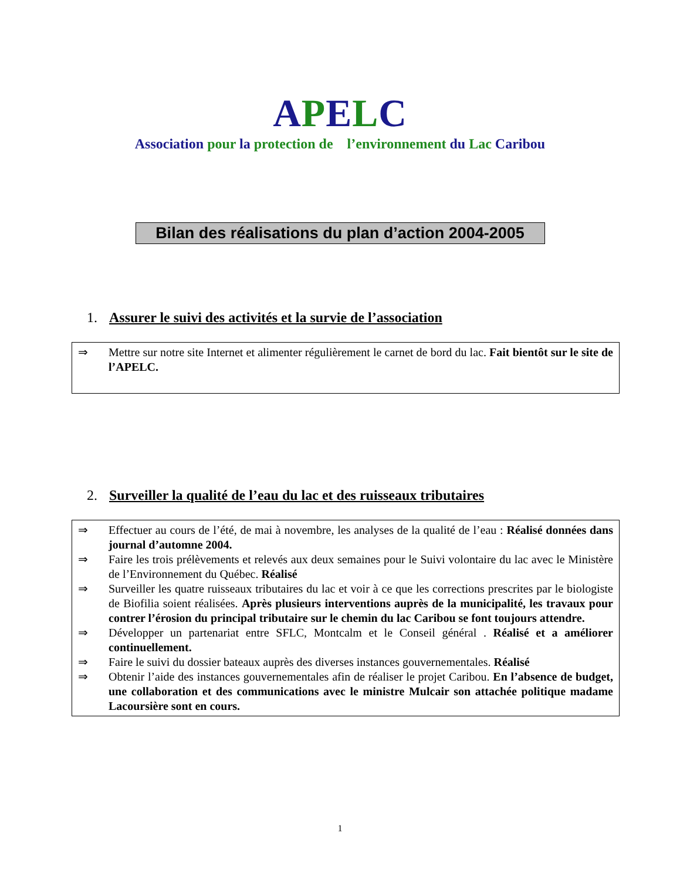APELC
Association pour la protection de l’environnement du Lac Caribou
Bilan des réalisations du plan d’action 2004-2005
1. Assurer le suivi des activités et la survie de l’association
⇒ Mettre sur notre site Internet et alimenter régulièrement le carnet de bord du lac. Fait bientôt sur le site de l’APELC.
2. Surveiller la qualité de l’eau du lac et des ruisseaux tributaires
⇒ Effectuer au cours de l’été, de mai à novembre, les analyses de la qualité de l’eau : Réalisé données dans journal d’automne 2004.
⇒ Faire les trois prélèvements et relevés aux deux semaines pour le Suivi volontaire du lac avec le Ministère de l’Environnement du Québec. Réalisé
⇒ Surveiller les quatre ruisseaux tributaires du lac et voir à ce que les corrections prescrites par le biologiste de Biofilia soient réalisées. Après plusieurs interventions auprès de la municipalité, les travaux pour contrer l’érosion du principal tributaire sur le chemin du lac Caribou se font toujours attendre.
⇒ Développer un partenariat entre SFLC, Montcalm et le Conseil général . Réalisé et a améliorer continuellement.
⇒ Faire le suivi du dossier bateaux auprès des diverses instances gouvernementales. Réalisé
⇒ Obtenir l’aide des instances gouvernementales afin de réaliser le projet Caribou. En l’absence de budget, une collaboration et des communications avec le ministre Mulcair son attachée politique madame Lacoursière sont en cours.
1